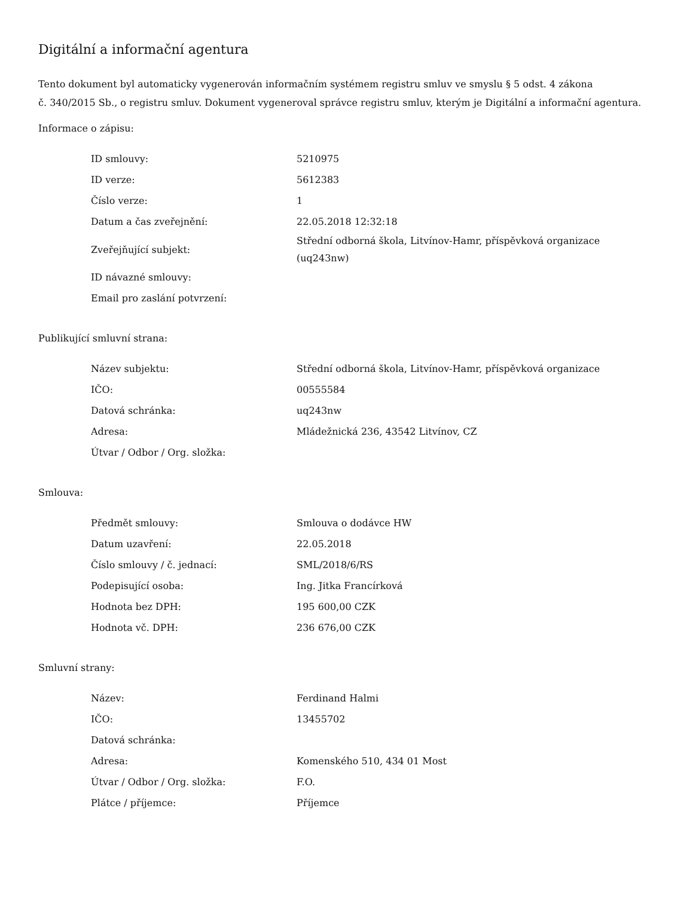Digitální a informační agentura
Tento dokument byl automaticky vygenerován informačním systémem registru smluv ve smyslu § 5 odst. 4 zákona
č. 340/2015 Sb., o registru smluv. Dokument vygeneroval správce registru smluv, kterým je Digitální a informační agentura.
Informace o zápisu:
| ID smlouvy: | 5210975 |
| ID verze: | 5612383 |
| Číslo verze: | 1 |
| Datum a čas zveřejnění: | 22.05.2018 12:32:18 |
| Zveřejňující subjekt: | Střední odborná škola, Litvínov-Hamr, příspěvková organizace (uq243nw) |
| ID návazné smlouvy: | |
| Email pro zaslání potvrzení: | |
Publikující smluvní strana:
| Název subjektu: | Střední odborná škola, Litvínov-Hamr, příspěvková organizace |
| IČO: | 00555584 |
| Datová schránka: | uq243nw |
| Adresa: | Mládežnická 236, 43542 Litvínov, CZ |
| Útvar / Odbor / Org. složka: | |
Smlouva:
| Předmět smlouvy: | Smlouva o dodávce HW |
| Datum uzavření: | 22.05.2018 |
| Číslo smlouvy / č. jednací: | SML/2018/6/RS |
| Podepisující osoba: | Ing. Jitka Francírková |
| Hodnota bez DPH: | 195 600,00 CZK |
| Hodnota vč. DPH: | 236 676,00 CZK |
Smluvní strany:
| Název: | Ferdinand Halmi |
| IČO: | 13455702 |
| Datová schránka: | |
| Adresa: | Komenského 510, 434 01 Most |
| Útvar / Odbor / Org. složka: | F.O. |
| Plátce / příjemce: | Příjemce |